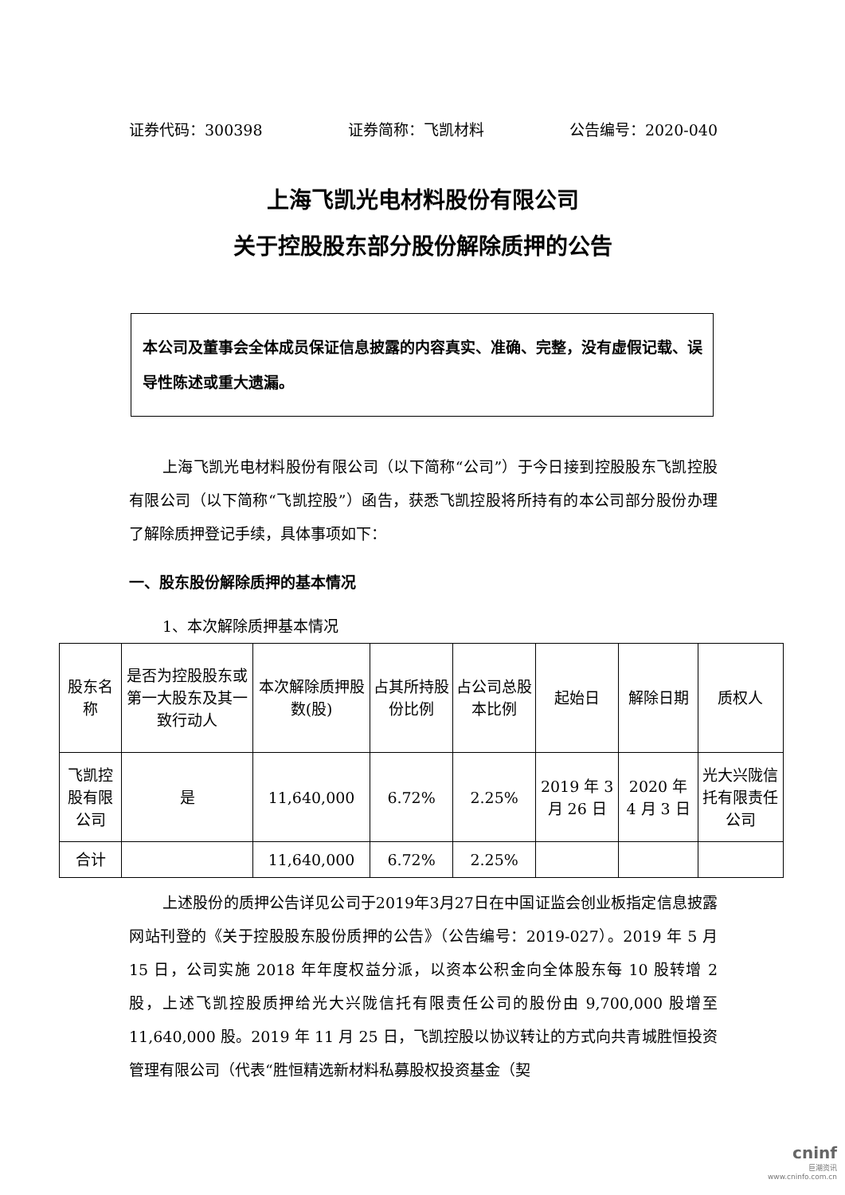证券代码：300398 证券简称：飞凯材料 公告编号：2020-040
上海飞凯光电材料股份有限公司
关于控股股东部分股份解除质押的公告
本公司及董事会全体成员保证信息披露的内容真实、准确、完整，没有虚假记载、误导性陈述或重大遗漏。
上海飞凯光电材料股份有限公司（以下简称“公司”）于今日接到控股股东飞凯控股有限公司（以下简称“飞凯控股”）函告，获悉飞凯控股将所持有的本公司部分股份办理了解除质押登记手续，具体事项如下：
一、股东股份解除质押的基本情况
1、本次解除质押基本情况
| 股东名称 | 是否为控股股东或第一大股东及其一致行动人 | 本次解除质押股数(股) | 占其所持股份比例 | 占公司总股本比例 | 起始日 | 解除日期 | 质权人 |
| --- | --- | --- | --- | --- | --- | --- | --- |
| 飞凯控股有限公司 | 是 | 11,640,000 | 6.72% | 2.25% | 2019 年 3 月 26 日 | 2020 年 4 月 3 日 | 光大兴陇信托有限责任公司 |
| 合计 | | 11,640,000 | 6.72% | 2.25% | | | |
上述股份的质押公告详见公司于2019年3月27日在中国证监会创业板指定信息披露网站刊登的《关于控股股东股份质押的公告》（公告编号：2019-027）。2019 年 5 月 15 日，公司实施 2018 年年度权益分派，以资本公积金向全体股东每 10 股转增 2 股，上述飞凯控股质押给光大兴陇信托有限责任公司的股份由 9,700,000 股增至 11,640,000 股。2019 年 11 月 25 日，飞凯控股以协议转让的方式向共青城胜恒投资管理有限公司（代表“胜恒精选新材料私募股权投资基金（契
cninf
巨潮资讯
www.cninfo.com.cn